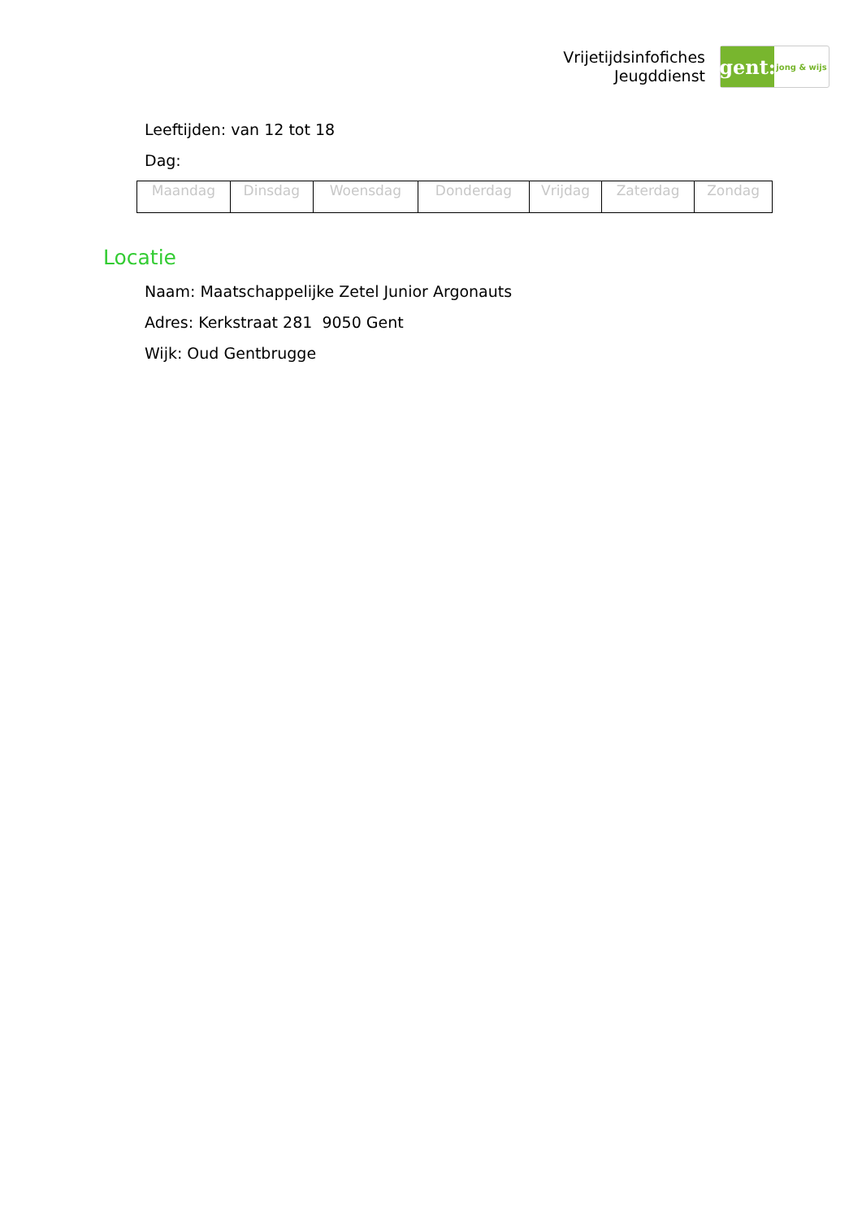Vrijetijdsinfofiches
Jeugddienst
gent:
jong & wijs
Leeftijden: van 12 tot 18
Dag:
| Maandag | Dinsdag | Woensdag | Donderdag | Vrijdag | Zaterdag | Zondag |
Locatie
Naam: Maatschappelijke Zetel Junior Argonauts
Adres: Kerkstraat 281 9050 Gent
Wijk: Oud Gentbrugge